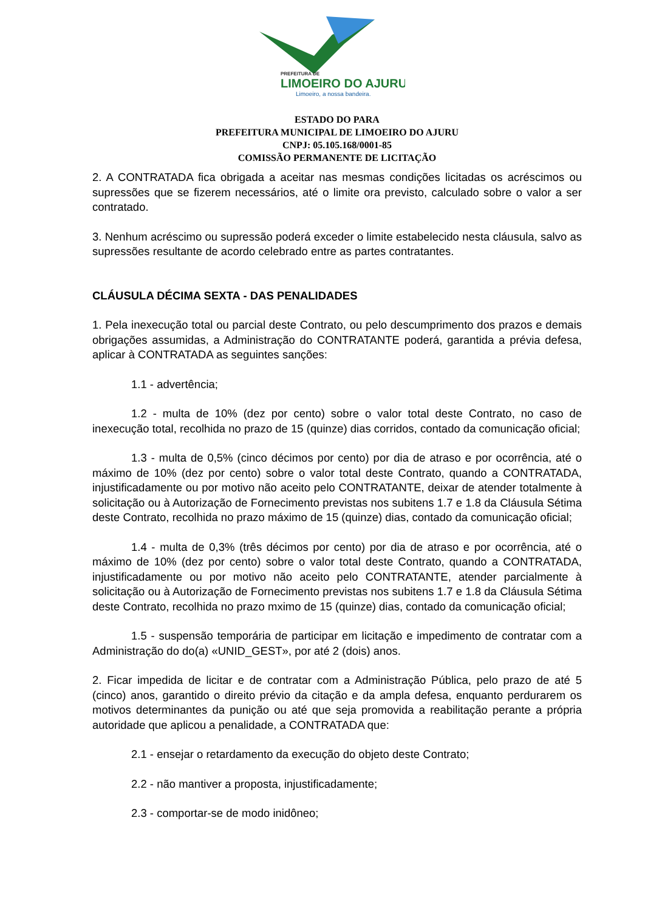PREFEITURA DE
LIMOEIRO DO AJURU
Limoeiro, a nossa bandeira.
ESTADO DO PARA
PREFEITURA MUNICIPAL DE LIMOEIRO DO AJURU
CNPJ: 05.105.168/0001-85
COMISSÃO PERMANENTE DE LICITAÇÃO
2. A CONTRATADA fica obrigada a aceitar nas mesmas condições licitadas os acréscimos ou supressões que se fizerem necessários, até o limite ora previsto, calculado sobre o valor a ser contratado.
3. Nenhum acréscimo ou supressão poderá exceder o limite estabelecido nesta cláusula, salvo as supressões resultante de acordo celebrado entre as partes contratantes.
CLÁUSULA DÉCIMA SEXTA - DAS PENALIDADES
1. Pela inexecução total ou parcial deste Contrato, ou pelo descumprimento dos prazos e demais obrigações assumidas, a Administração do CONTRATANTE poderá, garantida a prévia defesa, aplicar à CONTRATADA as seguintes sanções:
1.1 - advertência;
1.2 - multa de 10% (dez por cento) sobre o valor total deste Contrato, no caso de inexecução total, recolhida no prazo de 15 (quinze) dias corridos, contado da comunicação oficial;
1.3 - multa de 0,5% (cinco décimos por cento) por dia de atraso e por ocorrência, até o máximo de 10% (dez por cento) sobre o valor total deste Contrato, quando a CONTRATADA, injustificadamente ou por motivo não aceito pelo CONTRATANTE, deixar de atender totalmente à solicitação ou à Autorização de Fornecimento previstas nos subitens 1.7 e 1.8 da Cláusula Sétima deste Contrato, recolhida no prazo máximo de 15 (quinze) dias, contado da comunicação oficial;
1.4 - multa de 0,3% (três décimos por cento) por dia de atraso e por ocorrência, até o máximo de 10% (dez por cento) sobre o valor total deste Contrato, quando a CONTRATADA, injustificadamente ou por motivo não aceito pelo CONTRATANTE, atender parcialmente à solicitação ou à Autorização de Fornecimento previstas nos subitens 1.7 e 1.8 da Cláusula Sétima deste Contrato, recolhida no prazo mximo de 15 (quinze) dias, contado da comunicação oficial;
1.5 - suspensão temporária de participar em licitação e impedimento de contratar com a Administração do do(a) «UNID_GEST», por até 2 (dois) anos.
2. Ficar impedida de licitar e de contratar com a Administração Pública, pelo prazo de até 5 (cinco) anos, garantido o direito prévio da citação e da ampla defesa, enquanto perdurarem os motivos determinantes da punição ou até que seja promovida a reabilitação perante a própria autoridade que aplicou a penalidade, a CONTRATADA que:
2.1 - ensejar o retardamento da execução do objeto deste Contrato;
2.2 - não mantiver a proposta, injustificadamente;
2.3 - comportar-se de modo inidôneo;